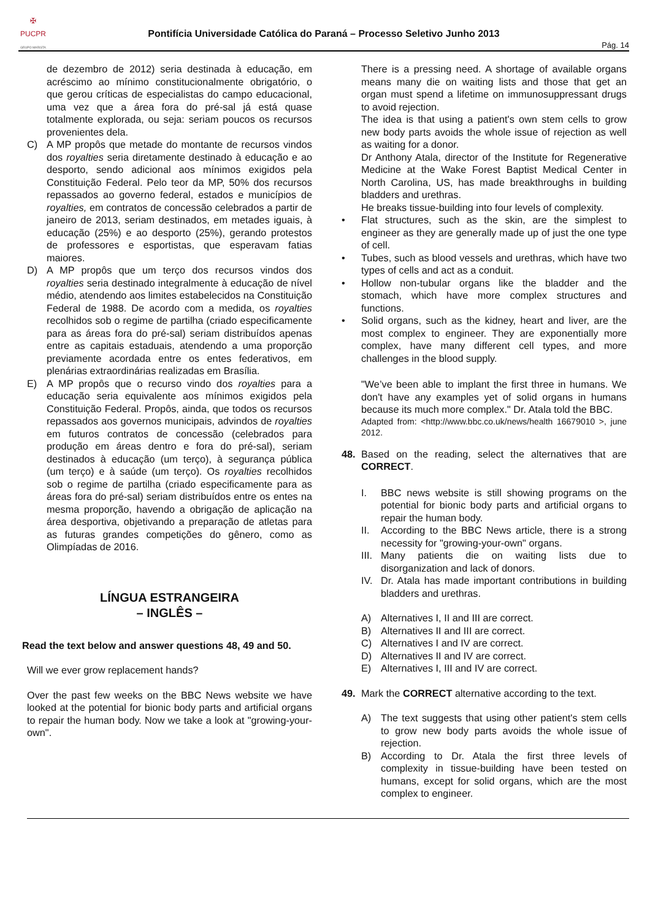✠
PUCPR
GRUPO MARISTA
Pontifícia Universidade Católica do Paraná – Processo Seletivo Junho 2013
Pág. 14
de dezembro de 2012) seria destinada à educação, em acréscimo ao mínimo constitucionalmente obrigatório, o que gerou críticas de especialistas do campo educacional, uma vez que a área fora do pré-sal já está quase totalmente explorada, ou seja: seriam poucos os recursos provenientes dela.
C) A MP propôs que metade do montante de recursos vindos dos royalties seria diretamente destinado à educação e ao desporto, sendo adicional aos mínimos exigidos pela Constituição Federal. Pelo teor da MP, 50% dos recursos repassados ao governo federal, estados e municípios de royalties, em contratos de concessão celebrados a partir de janeiro de 2013, seriam destinados, em metades iguais, à educação (25%) e ao desporto (25%), gerando protestos de professores e esportistas, que esperavam fatias maiores.
D) A MP propôs que um terço dos recursos vindos dos royalties seria destinado integralmente à educação de nível médio, atendendo aos limites estabelecidos na Constituição Federal de 1988. De acordo com a medida, os royalties recolhidos sob o regime de partilha (criado especificamente para as áreas fora do pré-sal) seriam distribuídos apenas entre as capitais estaduais, atendendo a uma proporção previamente acordada entre os entes federativos, em plenárias extraordinárias realizadas em Brasília.
E) A MP propôs que o recurso vindo dos royalties para a educação seria equivalente aos mínimos exigidos pela Constituição Federal. Propôs, ainda, que todos os recursos repassados aos governos municipais, advindos de royalties em futuros contratos de concessão (celebrados para produção em áreas dentro e fora do pré-sal), seriam destinados à educação (um terço), à segurança pública (um terço) e à saúde (um terço). Os royalties recolhidos sob o regime de partilha (criado especificamente para as áreas fora do pré-sal) seriam distribuídos entre os entes na mesma proporção, havendo a obrigação de aplicação na área desportiva, objetivando a preparação de atletas para as futuras grandes competições do gênero, como as Olimpíadas de 2016.
LÍNGUA ESTRANGEIRA
– INGLÊS –
Read the text below and answer questions 48, 49 and 50.
Will we ever grow replacement hands?
Over the past few weeks on the BBC News website we have looked at the potential for bionic body parts and artificial organs to repair the human body. Now we take a look at "growing-your-own".
There is a pressing need. A shortage of available organs means many die on waiting lists and those that get an organ must spend a lifetime on immunosuppressant drugs to avoid rejection.
The idea is that using a patient's own stem cells to grow new body parts avoids the whole issue of rejection as well as waiting for a donor.
Dr Anthony Atala, director of the Institute for Regenerative Medicine at the Wake Forest Baptist Medical Center in North Carolina, US, has made breakthroughs in building bladders and urethras.
He breaks tissue-building into four levels of complexity.
• Flat structures, such as the skin, are the simplest to engineer as they are generally made up of just the one type of cell.
• Tubes, such as blood vessels and urethras, which have two types of cells and act as a conduit.
• Hollow non-tubular organs like the bladder and the stomach, which have more complex structures and functions.
• Solid organs, such as the kidney, heart and liver, are the most complex to engineer. They are exponentially more complex, have many different cell types, and more challenges in the blood supply.
"We’ve been able to implant the first three in humans. We don't have any examples yet of solid organs in humans because its much more complex." Dr. Atala told the BBC.
Adapted from: <http://www.bbc.co.uk/news/health 16679010 >, june 2012.
48. Based on the reading, select the alternatives that are CORRECT.
I. BBC news website is still showing programs on the potential for bionic body parts and artificial organs to repair the human body.
II. According to the BBC News article, there is a strong necessity for "growing-your-own" organs.
III.
Many patients die on waiting lists due to disorganization and lack of donors.
IV. Dr. Atala has made important contributions in building bladders and urethras.
A) Alternatives I, II and III are correct.
B) Alternatives II and III are correct.
C) Alternatives I and IV are correct.
D) Alternatives II and IV are correct.
E) Alternatives I, III and IV are correct.
49. Mark the CORRECT alternative according to the text.
A) The text suggests that using other patient's stem cells to grow new body parts avoids the whole issue of rejection.
B) According to Dr. Atala the first three levels of complexity in tissue-building have been tested on humans, except for solid organs, which are the most complex to engineer.